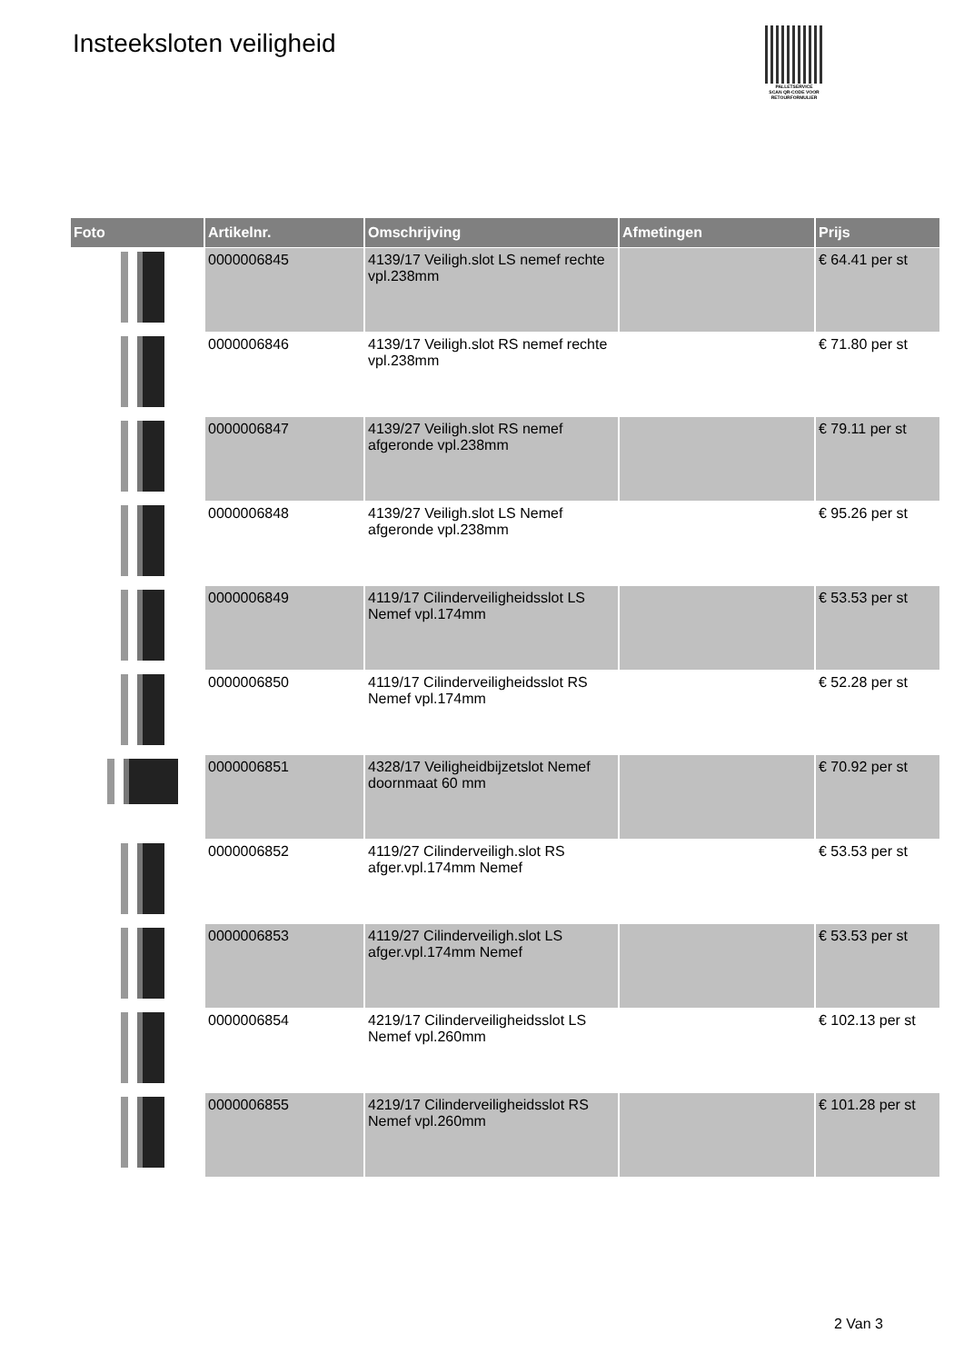Insteeksloten veiligheid
PALLETSERVICE
SCAN QR-CODE VOOR RETOURFORMULIER
| Foto | Artikelnr. | Omschrijving | Afmetingen | Prijs |
| --- | --- | --- | --- | --- |
| | 0000006845 | 4139/17 Veiligh.slot LS nemef rechte vpl.238mm | | € 64.41 per st |
| | 0000006846 | 4139/17 Veiligh.slot RS nemef rechte vpl.238mm | | € 71.80 per st |
| | 0000006847 | 4139/27 Veiligh.slot RS nemef afgeronde vpl.238mm | | € 79.11 per st |
| | 0000006848 | 4139/27 Veiligh.slot LS Nemef afgeronde vpl.238mm | | € 95.26 per st |
| | 0000006849 | 4119/17 Cilinderveiligheidsslot LS Nemef vpl.174mm | | € 53.53 per st |
| | 0000006850 | 4119/17 Cilinderveiligheidsslot RS Nemef vpl.174mm | | € 52.28 per st |
| | 0000006851 | 4328/17 Veiligheidbijzetslot Nemef doornmaat 60 mm | | € 70.92 per st |
| | 0000006852 | 4119/27 Cilinderveiligh.slot RS afger.vpl.174mm Nemef | | € 53.53 per st |
| | 0000006853 | 4119/27 Cilinderveiligh.slot LS afger.vpl.174mm Nemef | | € 53.53 per st |
| | 0000006854 | 4219/17 Cilinderveiligheidsslot LS Nemef vpl.260mm | | € 102.13 per st |
| | 0000006855 | 4219/17 Cilinderveiligheidsslot RS Nemef vpl.260mm | | € 101.28 per st |
2 Van 3